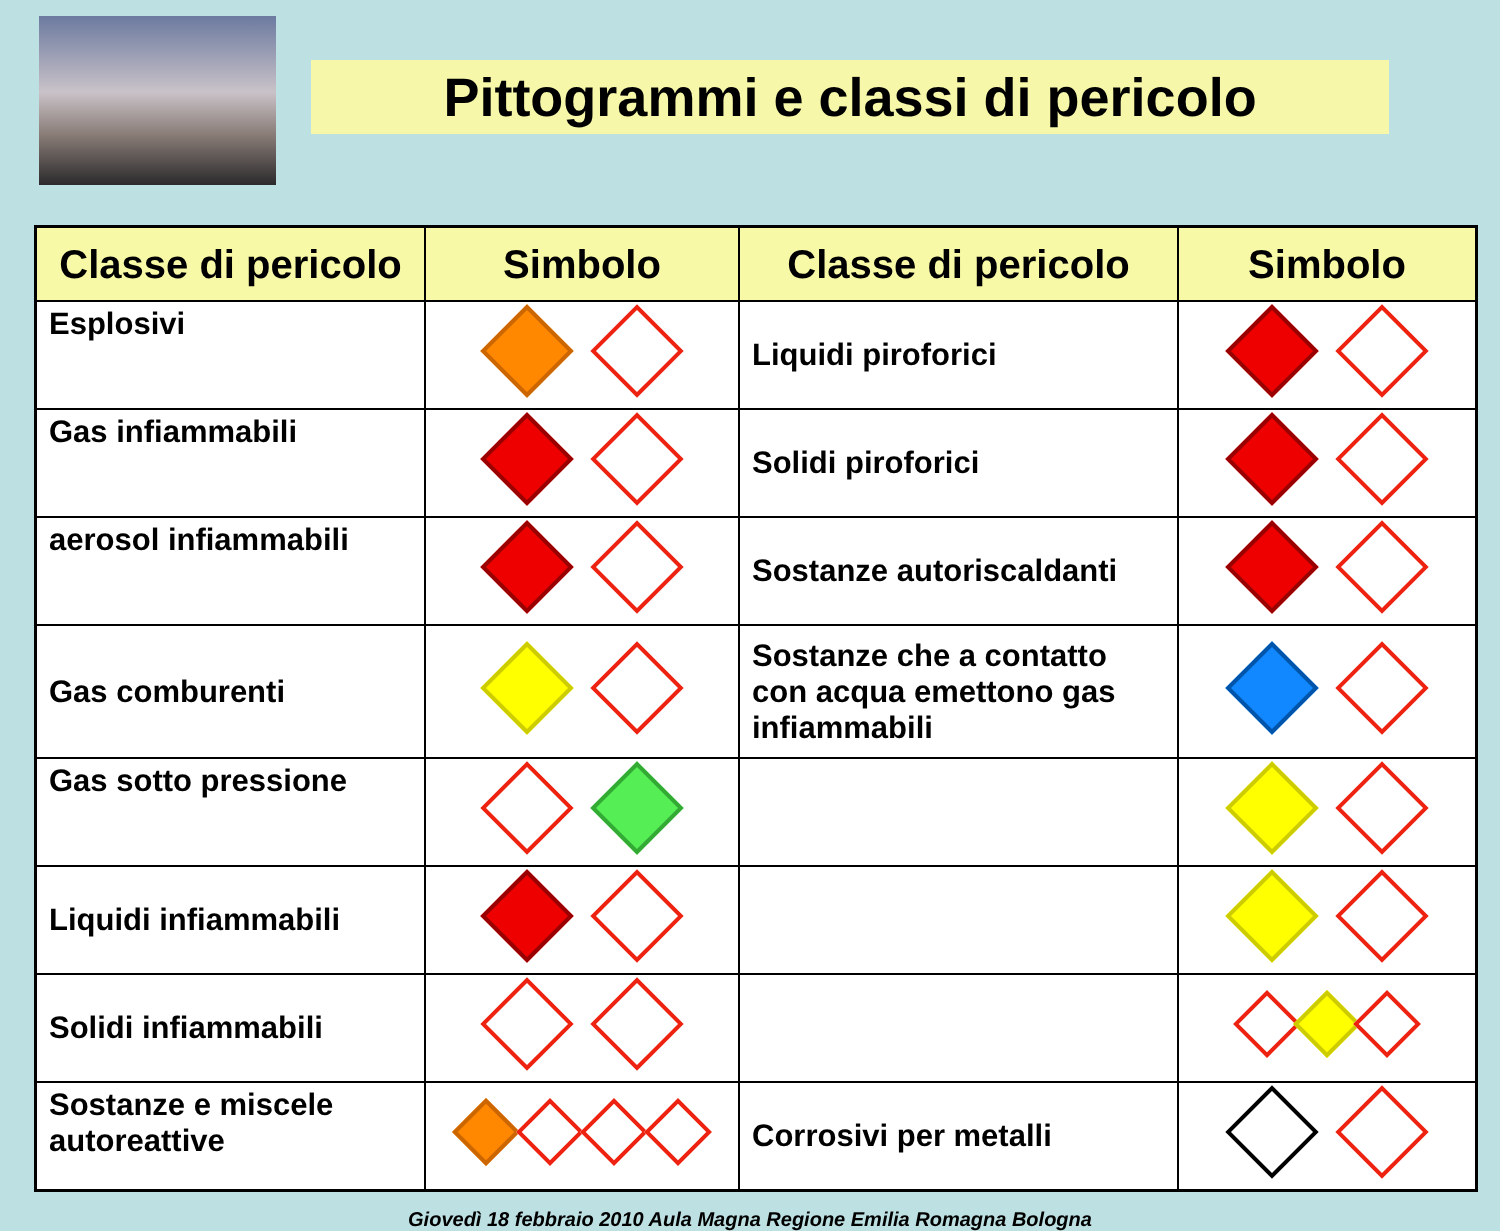Pittogrammi e classi di pericolo
| Classe di pericolo | Simbolo | Classe di pericolo | Simbolo |
| --- | --- | --- | --- |
| Esplosivi | | Liquidi piroforici | |
| Gas infiammabili | | Solidi piroforici | |
| aerosol infiammabili | | Sostanze autoriscaldanti | |
| Gas comburenti | | Sostanze che a contatto con acqua emettono gas infiammabili | |
| Gas sotto pressione | | | |
| Liquidi infiammabili | | | |
| Solidi infiammabili | | | |
| Sostanze e miscele autoreattive | | Corrosivi per metalli | |
Giovedì 18 febbraio 2010 Aula Magna Regione Emilia Romagna Bologna